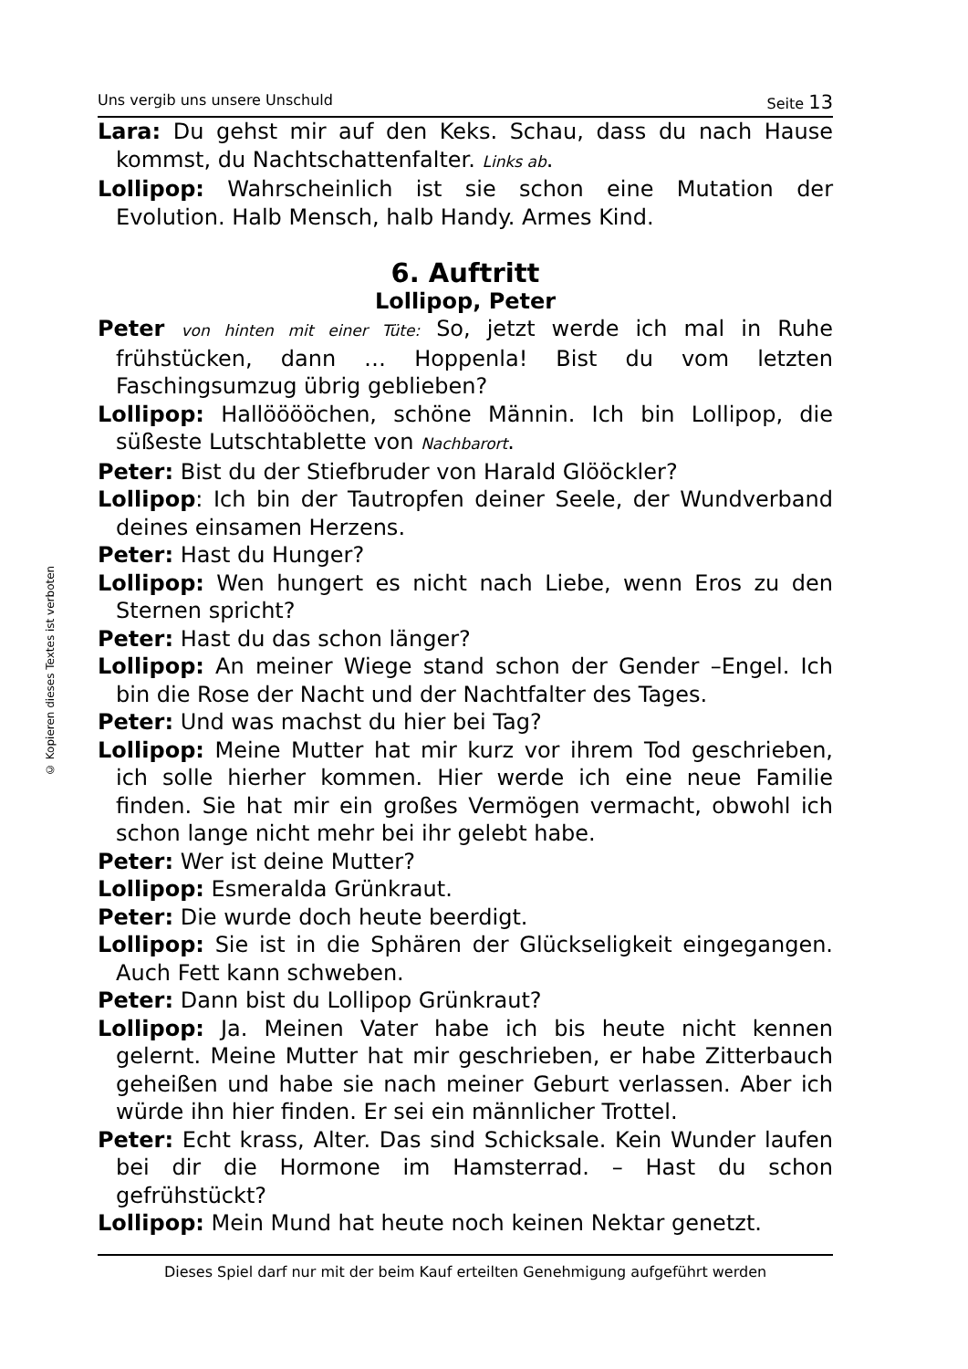© Kopieren dieses Textes ist verboten
Uns vergib uns unsere Unschuld Seite 13
Lara: Du gehst mir auf den Keks. Schau, dass du nach Hause kommst, du Nachtschattenfalter. Links ab.
Lollipop: Wahrscheinlich ist sie schon eine Mutation der Evolution. Halb Mensch, halb Handy. Armes Kind.
6. Auftritt
Lollipop, Peter
Peter von hinten mit einer Tüte: So, jetzt werde ich mal in Ruhe frühstücken, dann … Hoppenla! Bist du vom letzten Faschingsumzug übrig geblieben?
Lollipop: Hallööööchen, schöne Männin. Ich bin Lollipop, die süßeste Lutschtablette von Nachbarort.
Peter: Bist du der Stiefbruder von Harald Glööckler?
Lollipop: Ich bin der Tautropfen deiner Seele, der Wundverband deines einsamen Herzens.
Peter: Hast du Hunger?
Lollipop: Wen hungert es nicht nach Liebe, wenn Eros zu den Sternen spricht?
Peter: Hast du das schon länger?
Lollipop: An meiner Wiege stand schon der Gender –Engel. Ich bin die Rose der Nacht und der Nachtfalter des Tages.
Peter: Und was machst du hier bei Tag?
Lollipop: Meine Mutter hat mir kurz vor ihrem Tod geschrieben, ich solle hierher kommen. Hier werde ich eine neue Familie finden. Sie hat mir ein großes Vermögen vermacht, obwohl ich schon lange nicht mehr bei ihr gelebt habe.
Peter: Wer ist deine Mutter?
Lollipop: Esmeralda Grünkraut.
Peter: Die wurde doch heute beerdigt.
Lollipop: Sie ist in die Sphären der Glückseligkeit eingegangen. Auch Fett kann schweben.
Peter: Dann bist du Lollipop Grünkraut?
Lollipop: Ja. Meinen Vater habe ich bis heute nicht kennen gelernt. Meine Mutter hat mir geschrieben, er habe Zitterbauch geheißen und habe sie nach meiner Geburt verlassen. Aber ich würde ihn hier finden. Er sei ein männlicher Trottel.
Peter: Echt krass, Alter. Das sind Schicksale. Kein Wunder laufen bei dir die Hormone im Hamsterrad. – Hast du schon gefrühstückt?
Lollipop: Mein Mund hat heute noch keinen Nektar genetzt.
Dieses Spiel darf nur mit der beim Kauf erteilten Genehmigung aufgeführt werden